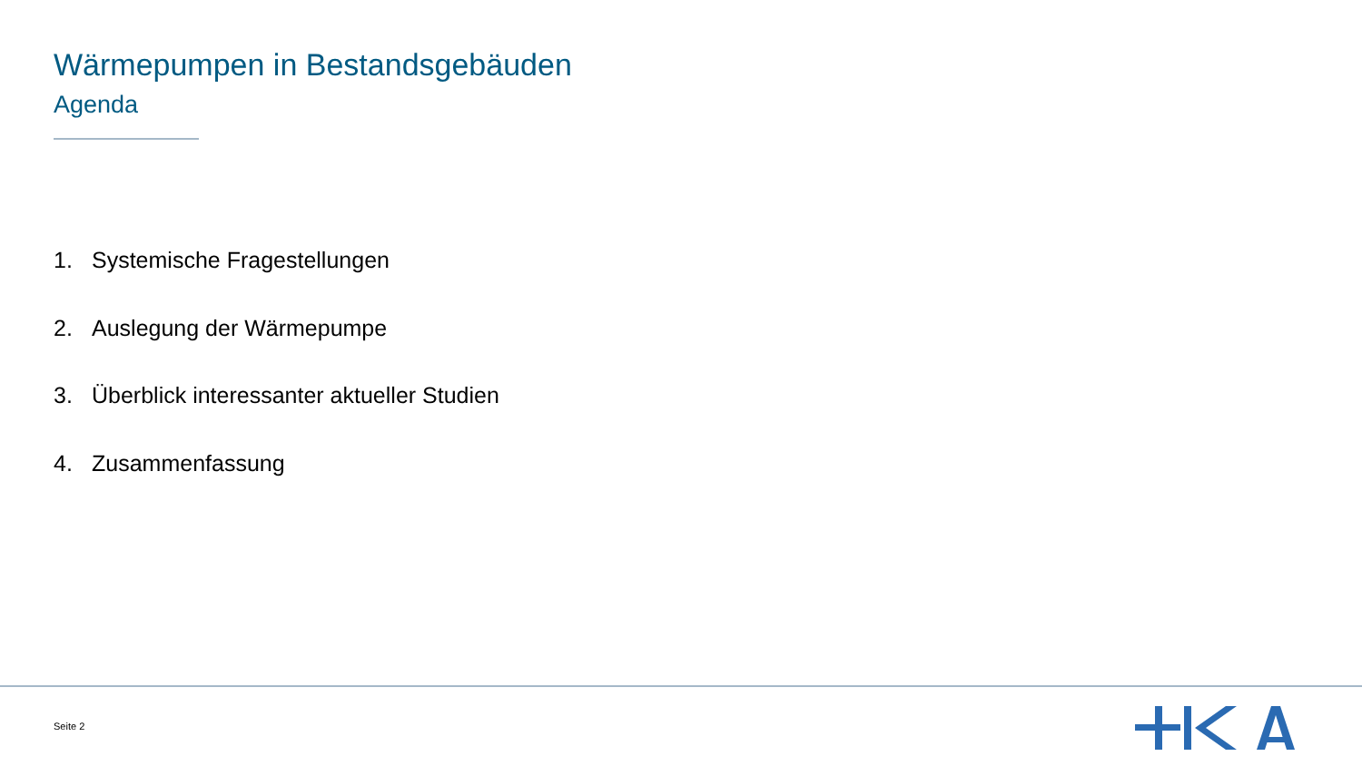Wärmepumpen in Bestandsgebäuden
Agenda
1. Systemische Fragestellungen
2. Auslegung der Wärmepumpe
3. Überblick interessanter aktueller Studien
4. Zusammenfassung
Seite 2